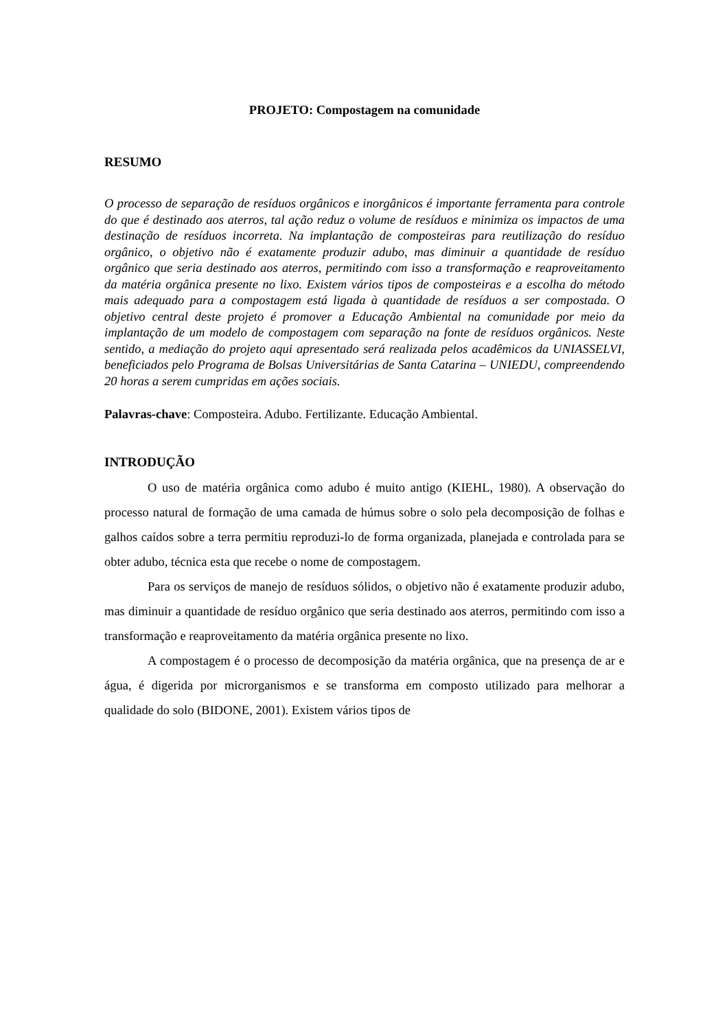PROJETO: Compostagem na comunidade
RESUMO
O processo de separação de resíduos orgânicos e inorgânicos é importante ferramenta para controle do que é destinado aos aterros, tal ação reduz o volume de resíduos e minimiza os impactos de uma destinação de resíduos incorreta. Na implantação de composteiras para reutilização do resíduo orgânico, o objetivo não é exatamente produzir adubo, mas diminuir a quantidade de resíduo orgânico que seria destinado aos aterros, permitindo com isso a transformação e reaproveitamento da matéria orgânica presente no lixo. Existem vários tipos de composteiras e a escolha do método mais adequado para a compostagem está ligada à quantidade de resíduos a ser compostada. O objetivo central deste projeto é promover a Educação Ambiental na comunidade por meio da implantação de um modelo de compostagem com separação na fonte de resíduos orgânicos. Neste sentido, a mediação do projeto aqui apresentado será realizada pelos acadêmicos da UNIASSELVI, beneficiados pelo Programa de Bolsas Universitárias de Santa Catarina – UNIEDU, compreendendo 20 horas a serem cumpridas em ações sociais.
Palavras-chave: Composteira. Adubo. Fertilizante. Educação Ambiental.
INTRODUÇÃO
O uso de matéria orgânica como adubo é muito antigo (KIEHL, 1980). A observação do processo natural de formação de uma camada de húmus sobre o solo pela decomposição de folhas e galhos caídos sobre a terra permitiu reproduzi-lo de forma organizada, planejada e controlada para se obter adubo, técnica esta que recebe o nome de compostagem.
Para os serviços de manejo de resíduos sólidos, o objetivo não é exatamente produzir adubo, mas diminuir a quantidade de resíduo orgânico que seria destinado aos aterros, permitindo com isso a transformação e reaproveitamento da matéria orgânica presente no lixo.
A compostagem é o processo de decomposição da matéria orgânica, que na presença de ar e água, é digerida por microrganismos e se transforma em composto utilizado para melhorar a qualidade do solo (BIDONE, 2001). Existem vários tipos de